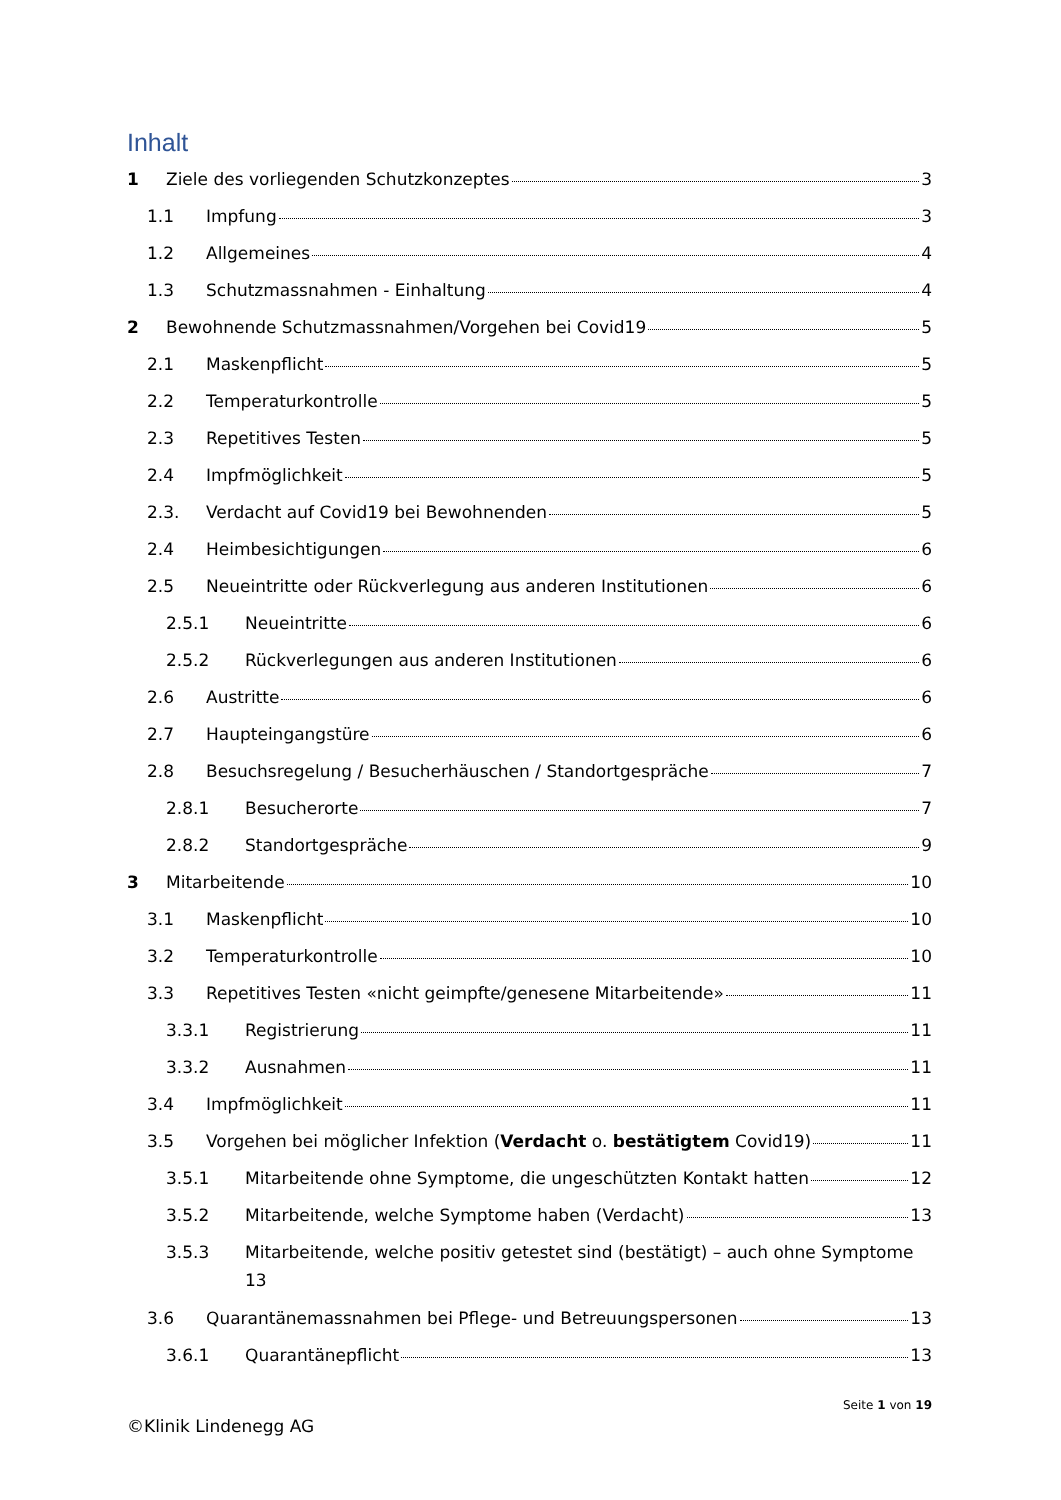Inhalt
1 Ziele des vorliegenden Schutzkonzeptes 3
1.1 Impfung 3
1.2 Allgemeines 4
1.3 Schutzmassnahmen - Einhaltung 4
2 Bewohnende Schutzmassnahmen/Vorgehen bei Covid19 5
2.1 Maskenpflicht 5
2.2 Temperaturkontrolle 5
2.3 Repetitives Testen 5
2.4 Impfmöglichkeit 5
2.3. Verdacht auf Covid19 bei Bewohnenden 5
2.4 Heimbesichtigungen 6
2.5 Neueintritte oder Rückverlegung aus anderen Institutionen 6
2.5.1 Neueintritte 6
2.5.2 Rückverlegungen aus anderen Institutionen 6
2.6 Austritte 6
2.7 Haupteingangstüre 6
2.8 Besuchsregelung / Besucherhäuschen / Standortgespräche 7
2.8.1 Besucherorte 7
2.8.2 Standortgespräche 9
3 Mitarbeitende 10
3.1 Maskenpflicht 10
3.2 Temperaturkontrolle 10
3.3 Repetitives Testen «nicht geimpfte/genesene Mitarbeitende» 11
3.3.1 Registrierung 11
3.3.2 Ausnahmen 11
3.4 Impfmöglichkeit 11
3.5 Vorgehen bei möglicher Infektion (Verdacht o. bestätigtem Covid19) 11
3.5.1 Mitarbeitende ohne Symptome, die ungeschützten Kontakt hatten 12
3.5.2 Mitarbeitende, welche Symptome haben (Verdacht) 13
3.5.3 Mitarbeitende, welche positiv getestet sind (bestätigt) – auch ohne Symptome 13
3.6 Quarantänemassnahmen bei Pflege- und Betreuungspersonen 13
3.6.1 Quarantänepflicht 13
Seite 1 von 19
©Klinik Lindenegg AG